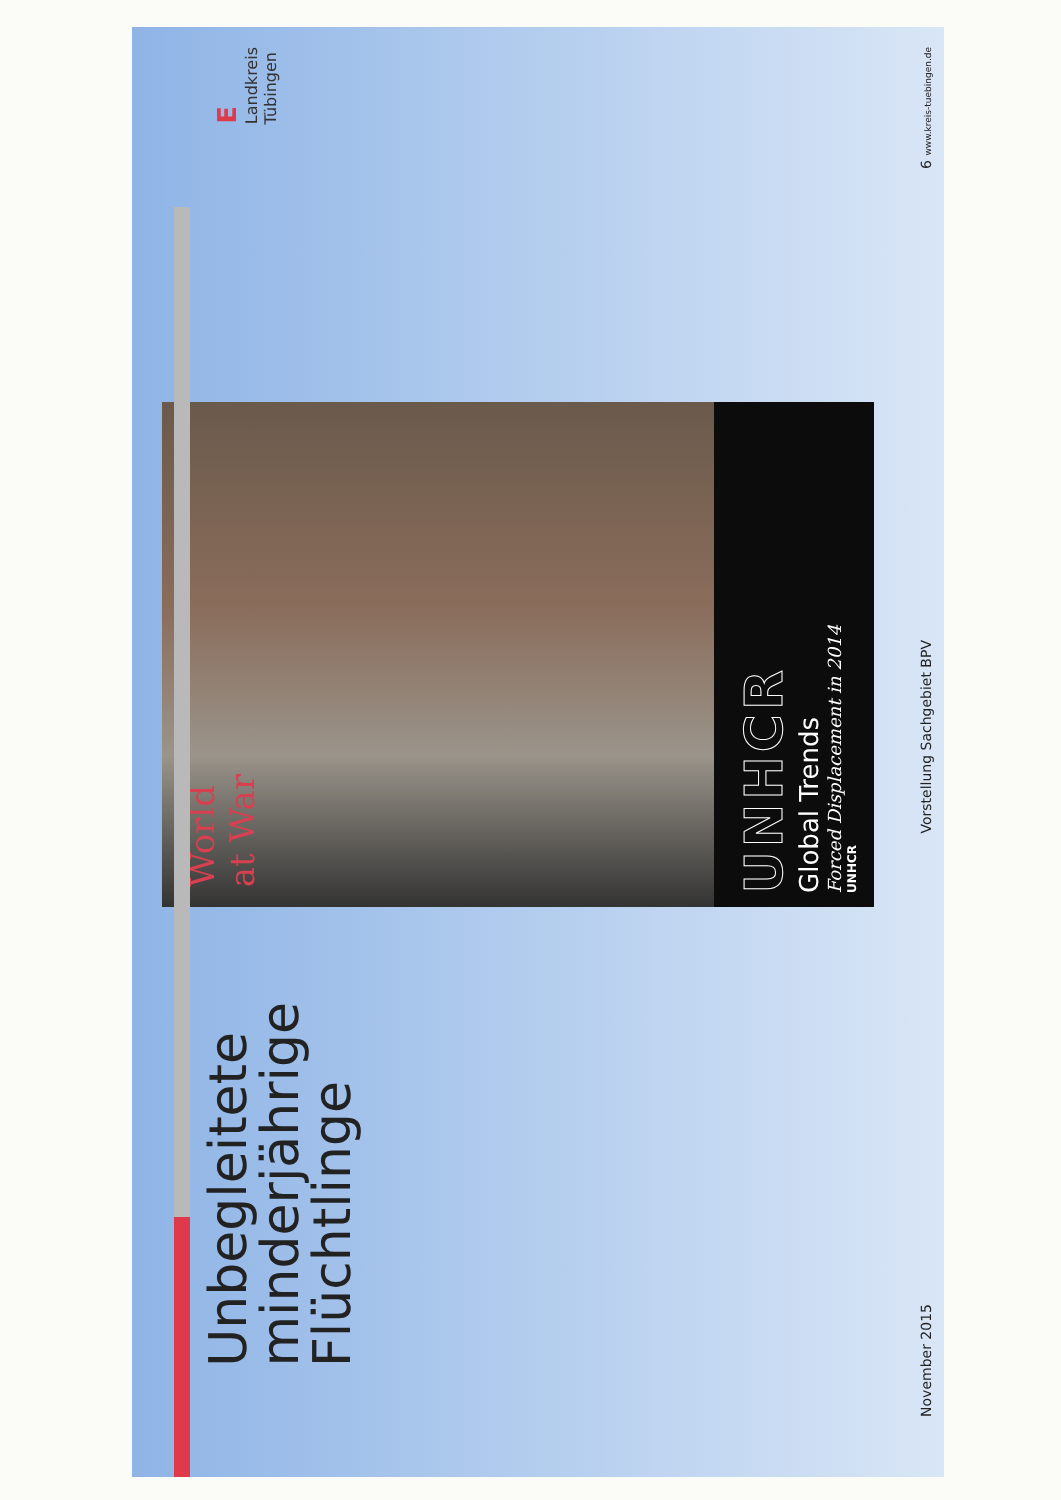Unbegleitete
minderjährige
Flüchtlinge
World
at War
UNHCR
Global Trends
Forced Displacement in 2014
UNHCR
E
Landkreis
Tübingen
November 2015 Vorstellung Sachgebiet BPV 6 www.kreis-tuebingen.de